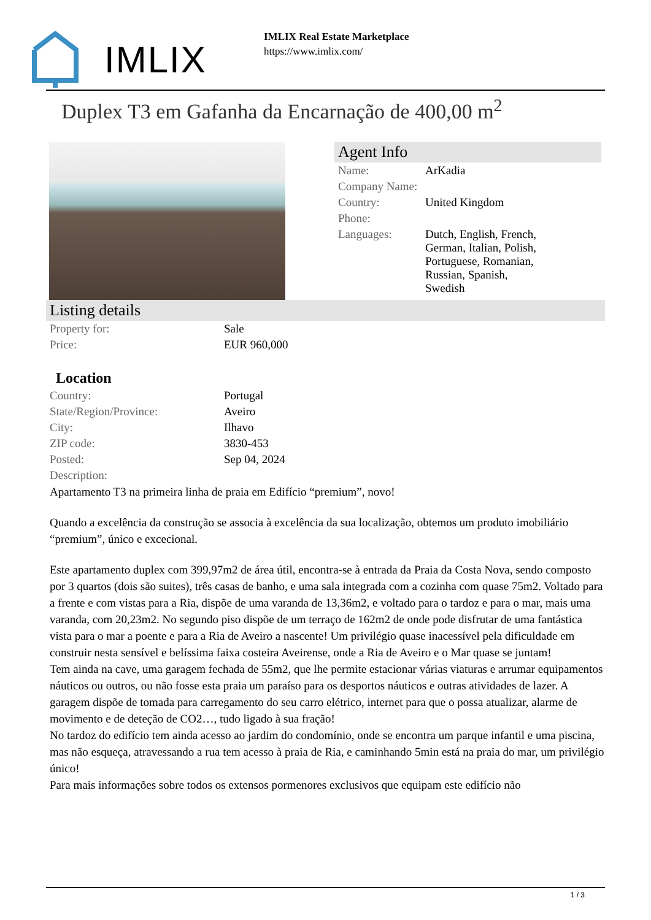IMLIX
IMLIX Real Estate Marketplace
https://www.imlix.com/
Duplex T3 em Gafanha da Encarnação de 400,00 m<sup>2</sup>
Agent Info
| Name: | ArKadia |
| Company Name: | |
| Country: | United Kingdom |
| Phone: | |
| Languages: | Dutch, English, French, German, Italian, Polish, Portuguese, Romanian, Russian, Spanish, Swedish |
Listing details
| Property for: | Sale |
| Price: | EUR 960,000 |
Location
| Country: | Portugal |
| State/Region/Province: | Aveiro |
| City: | Ilhavo |
| ZIP code: | 3830-453 |
| Posted: | Sep 04, 2024 |
| Description: | |
Apartamento T3 na primeira linha de praia em Edifício “premium”, novo!
Quando a excelência da construção se associa à excelência da sua localização, obtemos um produto imobiliário “premium”, único e excecional.
Este apartamento duplex com 399,97m2 de área útil, encontra-se à entrada da Praia da Costa Nova, sendo composto por 3 quartos (dois são suites), três casas de banho, e uma sala integrada com a cozinha com quase 75m2. Voltado para a frente e com vistas para a Ria, dispõe de uma varanda de 13,36m2, e voltado para o tardoz e para o mar, mais uma varanda, com 20,23m2. No segundo piso dispõe de um terraço de 162m2 de onde pode disfrutar de uma fantástica vista para o mar a poente e para a Ria de Aveiro a nascente! Um privilégio quase inacessível pela dificuldade em construir nesta sensível e belíssima faixa costeira Aveirense, onde a Ria de Aveiro e o Mar quase se juntam!
Tem ainda na cave, uma garagem fechada de 55m2, que lhe permite estacionar várias viaturas e arrumar equipamentos náuticos ou outros, ou não fosse esta praia um paraíso para os desportos náuticos e outras atividades de lazer. A garagem dispõe de tomada para carregamento do seu carro elétrico, internet para que o possa atualizar, alarme de movimento e de deteção de CO2…, tudo ligado à sua fração!
No tardoz do edifício tem ainda acesso ao jardim do condomínio, onde se encontra um parque infantil e uma piscina, mas não esqueça, atravessando a rua tem acesso à praia de Ria, e caminhando 5min está na praia do mar, um privilégio único!
Para mais informações sobre todos os extensos pormenores exclusivos que equipam este edifício não
1 / 3